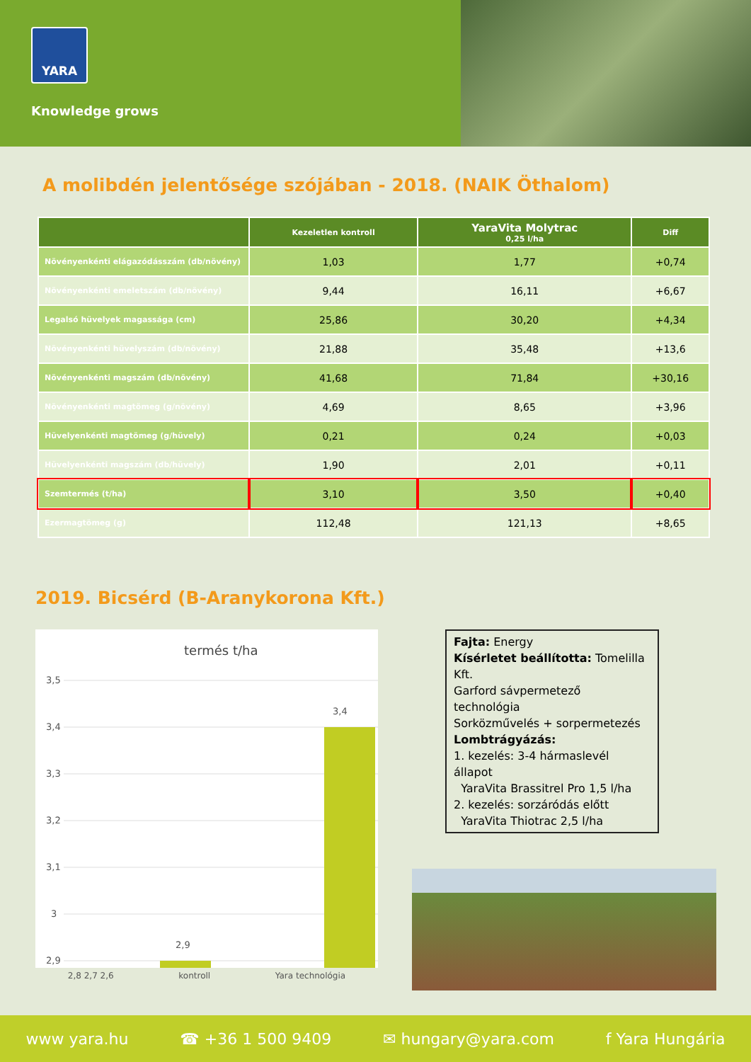YARA
Knowledge grows
A molibdén jelentősége szójában - 2018. (NAIK Öthalom)
| | Kezeletlen kontroll | YaraVita Molytrac 0,25 l/ha | Diff |
| --- | --- | --- | --- |
| Növényenkénti elágazódásszám (db/növény) | 1,03 | 1,77 | +0,74 |
| Növényenkénti emeletszám (db/növény) | 9,44 | 16,11 | +6,67 |
| Legalsó hüvelyek magassága (cm) | 25,86 | 30,20 | +4,34 |
| Növényenkénti hüvelyszám (db/növény) | 21,88 | 35,48 | +13,6 |
| Növényenkénti magszám (db/növény) | 41,68 | 71,84 | +30,16 |
| Növényenkénti magtömeg (g/növény) | 4,69 | 8,65 | +3,96 |
| Hüvelyenkénti magtömeg (g/hüvely) | 0,21 | 0,24 | +0,03 |
| Hüvelyenkénti magszám (db/hüvely) | 1,90 | 2,01 | +0,11 |
| Szemtermés (t/ha) | 3,10 | 3,50 | +0,40 |
| Ezermagtömeg (g) | 112,48 | 121,13 | +8,65 |
2019. Bicsérd (B-Aranykorona Kft.)
termés t/ha
3,5
3,4
3,3
3,2
3,1
3
2,9
3,4
2,9
2,8 2,7 2,6 kontroll Yara technológia
Fajta: Energy
Kísérletet beállította: Tomelilla Kft.
Garford sávpermetező technológia
Sorközművelés + sorpermetezés
Lombtrágyázás:
1. kezelés: 3-4 hármaslevél állapot
YaraVita Brassitrel Pro 1,5 l/ha
2. kezelés: sorzáródás előtt
YaraVita Thiotrac 2,5 l/ha
www yara.hu ☎ +36 1 500 9409 ✉ hungary@yara.com f Yara Hungária